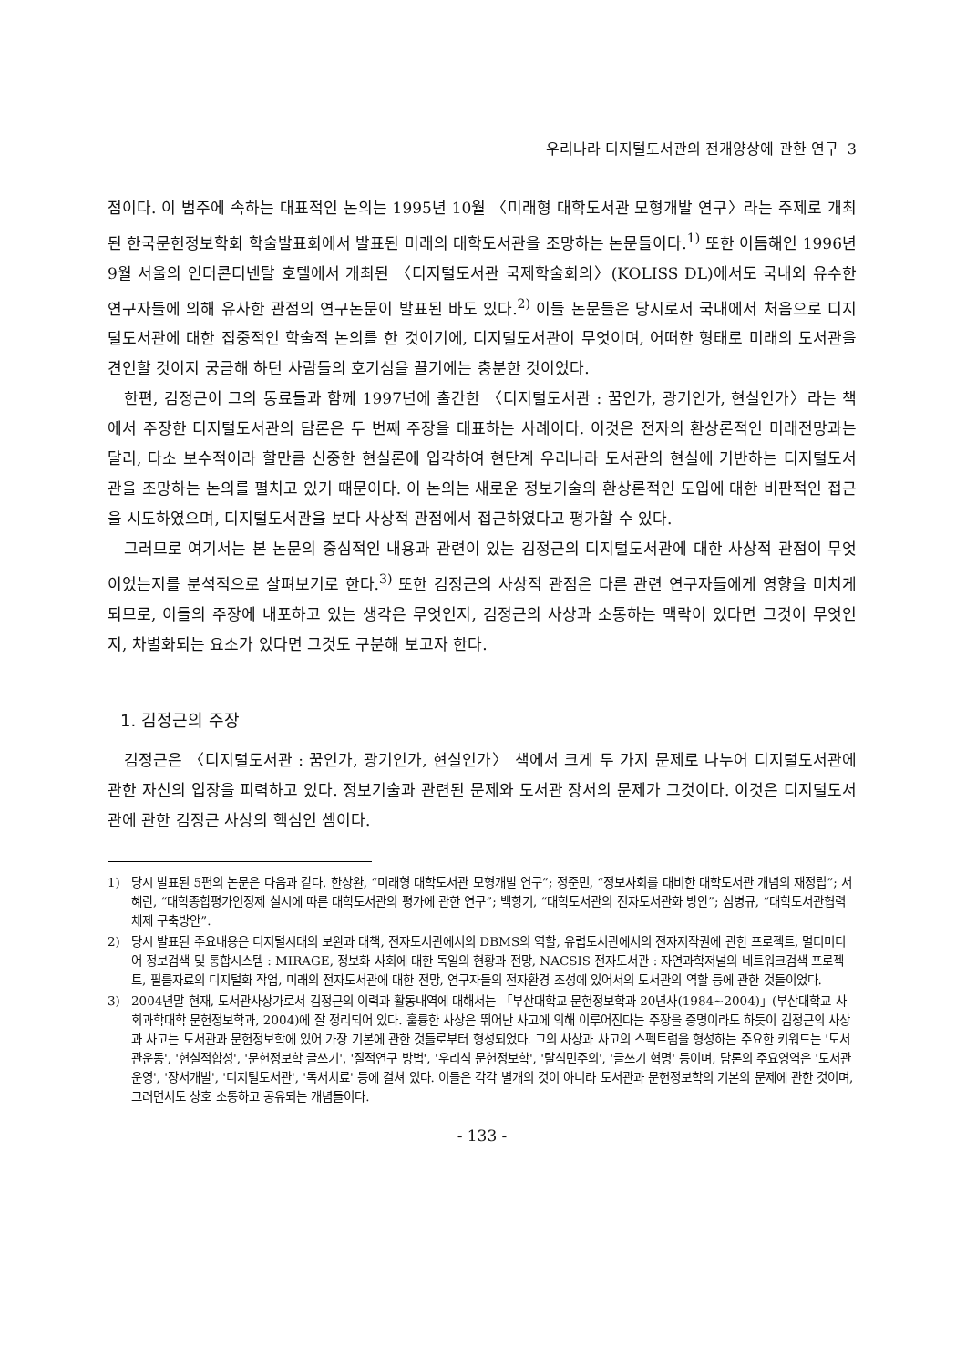우리나라 디지털도서관의 전개양상에 관한 연구 3
점이다. 이 범주에 속하는 대표적인 논의는 1995년 10월 〈미래형 대학도서관 모형개발 연구〉라는 주제로 개최된 한국문헌정보학회 학술발표회에서 발표된 미래의 대학도서관을 조망하는 논문들이다.<sup>1)</sup> 또한 이듬해인 1996년 9월 서울의 인터콘티넨탈 호텔에서 개최된 〈디지털도서관 국제학술회의〉(KOLISS DL)에서도 국내외 유수한 연구자들에 의해 유사한 관점의 연구논문이 발표된 바도 있다.<sup>2)</sup> 이들 논문들은 당시로서 국내에서 처음으로 디지털도서관에 대한 집중적인 학술적 논의를 한 것이기에, 디지털도서관이 무엇이며, 어떠한 형태로 미래의 도서관을 견인할 것이지 궁금해 하던 사람들의 호기심을 끌기에는 충분한 것이었다.
한편, 김정근이 그의 동료들과 함께 1997년에 출간한 〈디지털도서관 : 꿈인가, 광기인가, 현실인가〉라는 책에서 주장한 디지털도서관의 담론은 두 번째 주장을 대표하는 사례이다. 이것은 전자의 환상론적인 미래전망과는 달리, 다소 보수적이라 할만큼 신중한 현실론에 입각하여 현단계 우리나라 도서관의 현실에 기반하는 디지털도서관을 조망하는 논의를 펼치고 있기 때문이다. 이 논의는 새로운 정보기술의 환상론적인 도입에 대한 비판적인 접근을 시도하였으며, 디지털도서관을 보다 사상적 관점에서 접근하였다고 평가할 수 있다.
그러므로 여기서는 본 논문의 중심적인 내용과 관련이 있는 김정근의 디지털도서관에 대한 사상적 관점이 무엇이었는지를 분석적으로 살펴보기로 한다.<sup>3)</sup> 또한 김정근의 사상적 관점은 다른 관련 연구자들에게 영향을 미치게 되므로, 이들의 주장에 내포하고 있는 생각은 무엇인지, 김정근의 사상과 소통하는 맥락이 있다면 그것이 무엇인지, 차별화되는 요소가 있다면 그것도 구분해 보고자 한다.
1. 김정근의 주장
김정근은 〈디지털도서관 : 꿈인가, 광기인가, 현실인가〉 책에서 크게 두 가지 문제로 나누어 디지털도서관에 관한 자신의 입장을 피력하고 있다. 정보기술과 관련된 문제와 도서관 장서의 문제가 그것이다. 이것은 디지털도서관에 관한 김정근 사상의 핵심인 셈이다.
1) 당시 발표된 5편의 논문은 다음과 같다. 한상완, “미래형 대학도서관 모형개발 연구”; 정준민, “정보사회를 대비한 대학도서관 개념의 재정립”; 서혜란, “대학종합평가인정제 실시에 따른 대학도서관의 평가에 관한 연구”; 백항기, “대학도서관의 전자도서관화 방안”; 심병규, “대학도서관협력체제 구축방안”.
2) 당시 발표된 주요내용은 디지털시대의 보완과 대책, 전자도서관에서의 DBMS의 역할, 유럽도서관에서의 전자저작권에 관한 프로젝트, 멀티미디어 정보검색 및 통합시스템 : MIRAGE, 정보화 사회에 대한 독일의 현황과 전망, NACSIS 전자도서관 : 자연과학저널의 네트워크검색 프로젝트, 필름자료의 디지털화 작업, 미래의 전자도서관에 대한 전망, 연구자들의 전자환경 조성에 있어서의 도서관의 역할 등에 관한 것들이었다.
3) 2004년말 현재, 도서관사상가로서 김정근의 이력과 활동내역에 대해서는 「부산대학교 문헌정보학과 20년사(1984~2004)」(부산대학교 사회과학대학 문헌정보학과, 2004)에 잘 정리되어 있다. 훌륭한 사상은 뛰어난 사고에 의해 이루어진다는 주장을 증명이라도 하듯이 김정근의 사상과 사고는 도서관과 문헌정보학에 있어 가장 기본에 관한 것들로부터 형성되었다. 그의 사상과 사고의 스펙트럼을 형성하는 주요한 키워드는 '도서관운동', '현실적합성', '문헌정보학 글쓰기', '질적연구 방법', '우리식 문헌정보학', '탈식민주의', '글쓰기 혁명' 등이며, 담론의 주요영역은 '도서관운영', '장서개발', '디지털도서관', '독서치료' 등에 걸쳐 있다. 이들은 각각 별개의 것이 아니라 도서관과 문헌정보학의 기본의 문제에 관한 것이며, 그러면서도 상호 소통하고 공유되는 개념들이다.
- 133 -